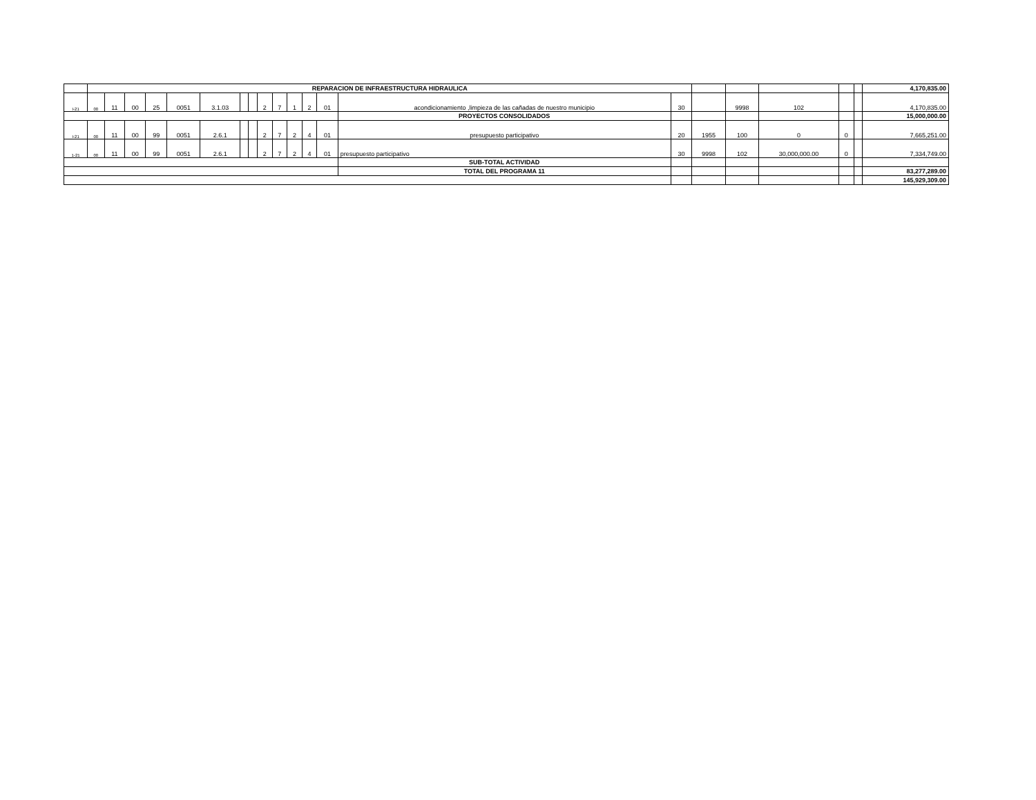| | REPARACION DE INFRAESTRUCTURA HIDRAULICA | | | | | | | | | | | | | | | | | | | | 4,170,835.00 |
| I-21 | 00 | 11 | 00 | 25 | 0051 | 3.1.03 | | | 2 | 7 | 1 | 2 | 01 | acondicionamiento ,limpieza de las cañadas de nuestro municipio | 30 | | 9998 | 102 | | | 4,170,835.00 |
| | | | | | | | | | | | | | | PROYECTOS CONSOLIDADOS | | | | | | | 15,000,000.00 |
| I-21 | 00 | 11 | 00 | 99 | 0051 | 2.6.1 | | | 2 | 7 | 2 | 4 | 01 | presupuesto participativo | 20 | 1955 | 100 | 0 | 0 | | 7,665,251.00 |
| 1-21 | 00 | 11 | 00 | 99 | 0051 | 2.6.1 | | | 2 | 7 | 2 | 4 | 01 | presupuesto participativo | 30 | 9998 | 102 | 30,000,000.00 | 0 | | 7,334,749.00 |
| | | | | | | | | | | | | | | SUB-TOTAL ACTIVIDAD | | | | | | | |
| | | | | | | | | | | | | | | TOTAL DEL PROGRAMA 11 | | | | | | | 83,277,289.00 |
| | | | | | | | | | | | | | | | | | | | | | 145,929,309.00 |